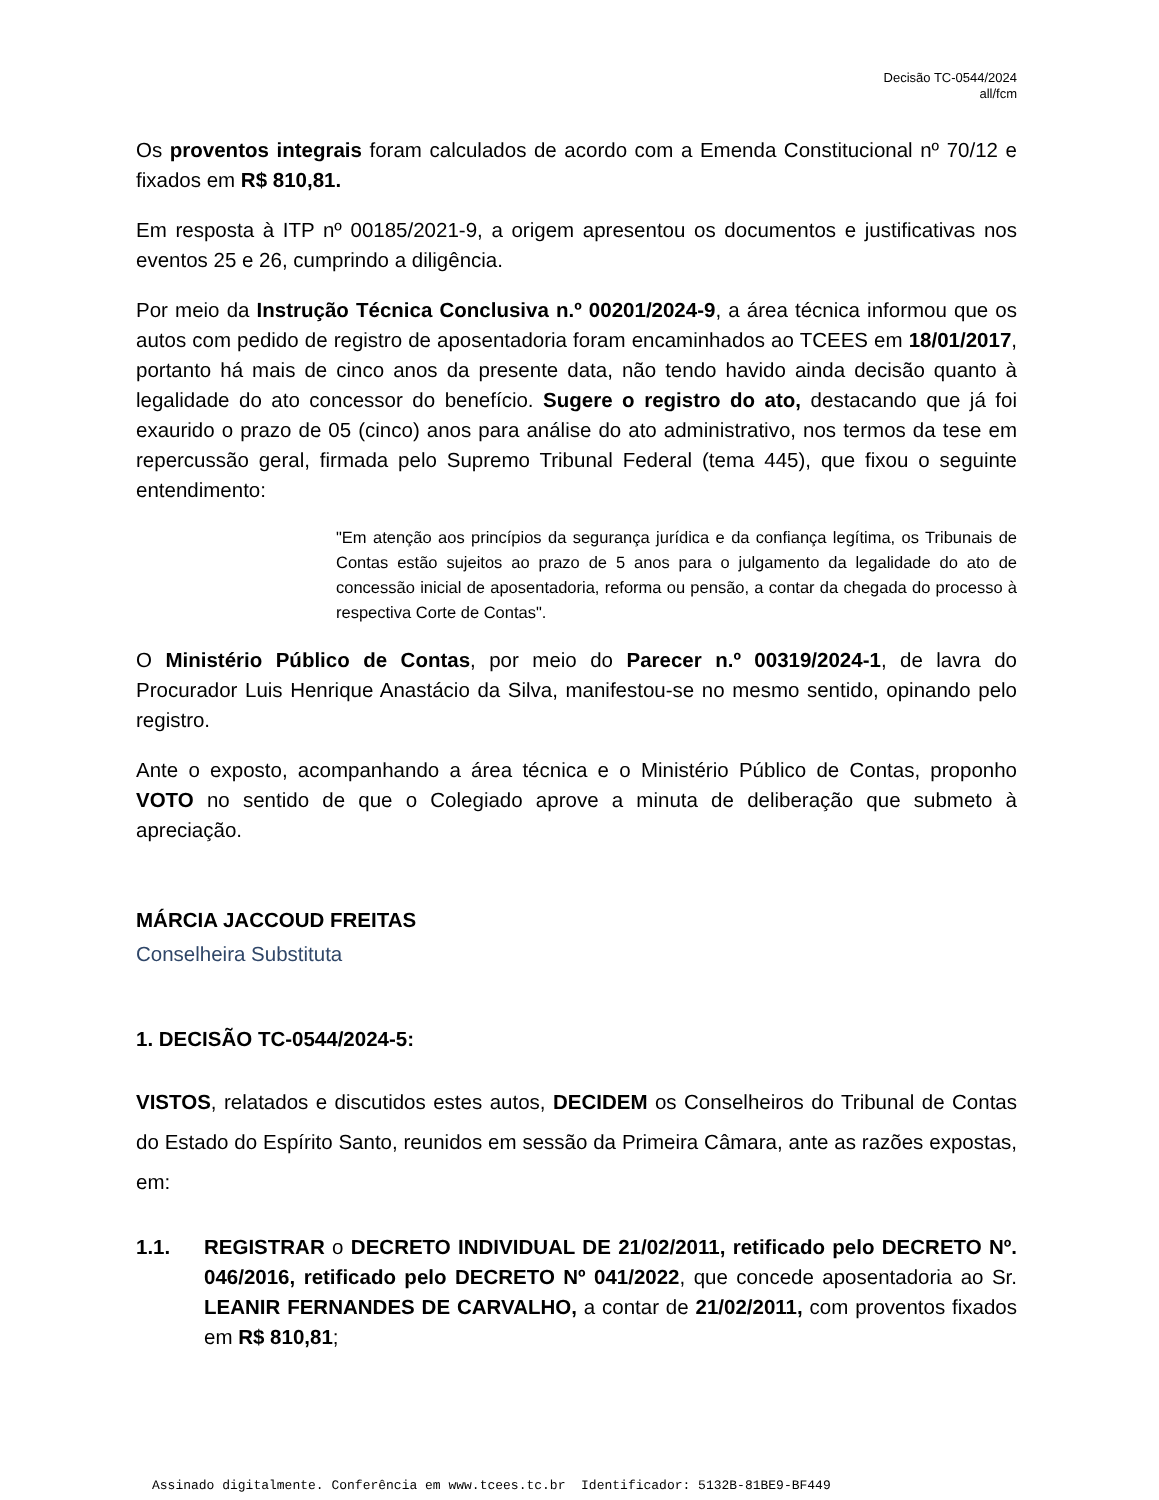Decisão TC-0544/2024
all/fcm
Os proventos integrais foram calculados de acordo com a Emenda Constitucional nº 70/12 e fixados em R$ 810,81.
Em resposta à ITP nº 00185/2021-9, a origem apresentou os documentos e justificativas nos eventos 25 e 26, cumprindo a diligência.
Por meio da Instrução Técnica Conclusiva n.º 00201/2024-9, a área técnica informou que os autos com pedido de registro de aposentadoria foram encaminhados ao TCEES em 18/01/2017, portanto há mais de cinco anos da presente data, não tendo havido ainda decisão quanto à legalidade do ato concessor do benefício. Sugere o registro do ato, destacando que já foi exaurido o prazo de 05 (cinco) anos para análise do ato administrativo, nos termos da tese em repercussão geral, firmada pelo Supremo Tribunal Federal (tema 445), que fixou o seguinte entendimento:
"Em atenção aos princípios da segurança jurídica e da confiança legítima, os Tribunais de Contas estão sujeitos ao prazo de 5 anos para o julgamento da legalidade do ato de concessão inicial de aposentadoria, reforma ou pensão, a contar da chegada do processo à respectiva Corte de Contas".
O Ministério Público de Contas, por meio do Parecer n.º 00319/2024-1, de lavra do Procurador Luis Henrique Anastácio da Silva, manifestou-se no mesmo sentido, opinando pelo registro.
Ante o exposto, acompanhando a área técnica e o Ministério Público de Contas, proponho VOTO no sentido de que o Colegiado aprove a minuta de deliberação que submeto à apreciação.
MÁRCIA JACCOUD FREITAS
Conselheira Substituta
1. DECISÃO TC-0544/2024-5:
VISTOS, relatados e discutidos estes autos, DECIDEM os Conselheiros do Tribunal de Contas do Estado do Espírito Santo, reunidos em sessão da Primeira Câmara, ante as razões expostas, em:
1.1. REGISTRAR o DECRETO INDIVIDUAL DE 21/02/2011, retificado pelo DECRETO Nº. 046/2016, retificado pelo DECRETO Nº 041/2022, que concede aposentadoria ao Sr. LEANIR FERNANDES DE CARVALHO, a contar de 21/02/2011, com proventos fixados em R$ 810,81;
Assinado digitalmente. Conferência em www.tcees.tc.br Identificador: 5132B-81BE9-BF449